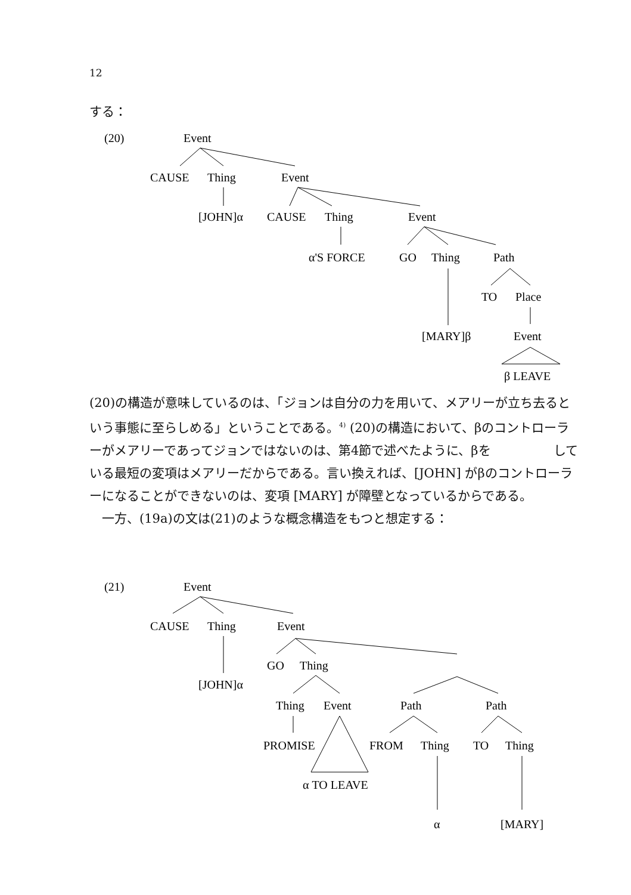12
する：
(20)
Event
CAUSE
Thing
Event
[JOHN]α
CAUSE
Thing
Event
α'S FORCE
GO
Thing
Path
TO
Place
[MARY]β
Event
β LEAVE
(20)の構造が意味しているのは、「ジョンは自分の力を用いて、メアリーが立ち去るという事態に至らしめる」ということである。<sup>4)</sup> (20)の構造において、βのコントローラーがメアリーであってジョンではないのは、第4節で述べたように、βを　　　　　している最短の変項はメアリーだからである。言い換えれば、[JOHN] がβのコントローラーになることができないのは、変項 [MARY] が障壁となっているからである。
　一方、(19a)の文は(21)のような概念構造をもつと想定する：
(21)
Event
CAUSE
Thing
Event
[JOHN]α
GO
Thing
Thing
Event
Path
Path
PROMISE
FROM
Thing
TO
Thing
α TO LEAVE
α
[MARY]